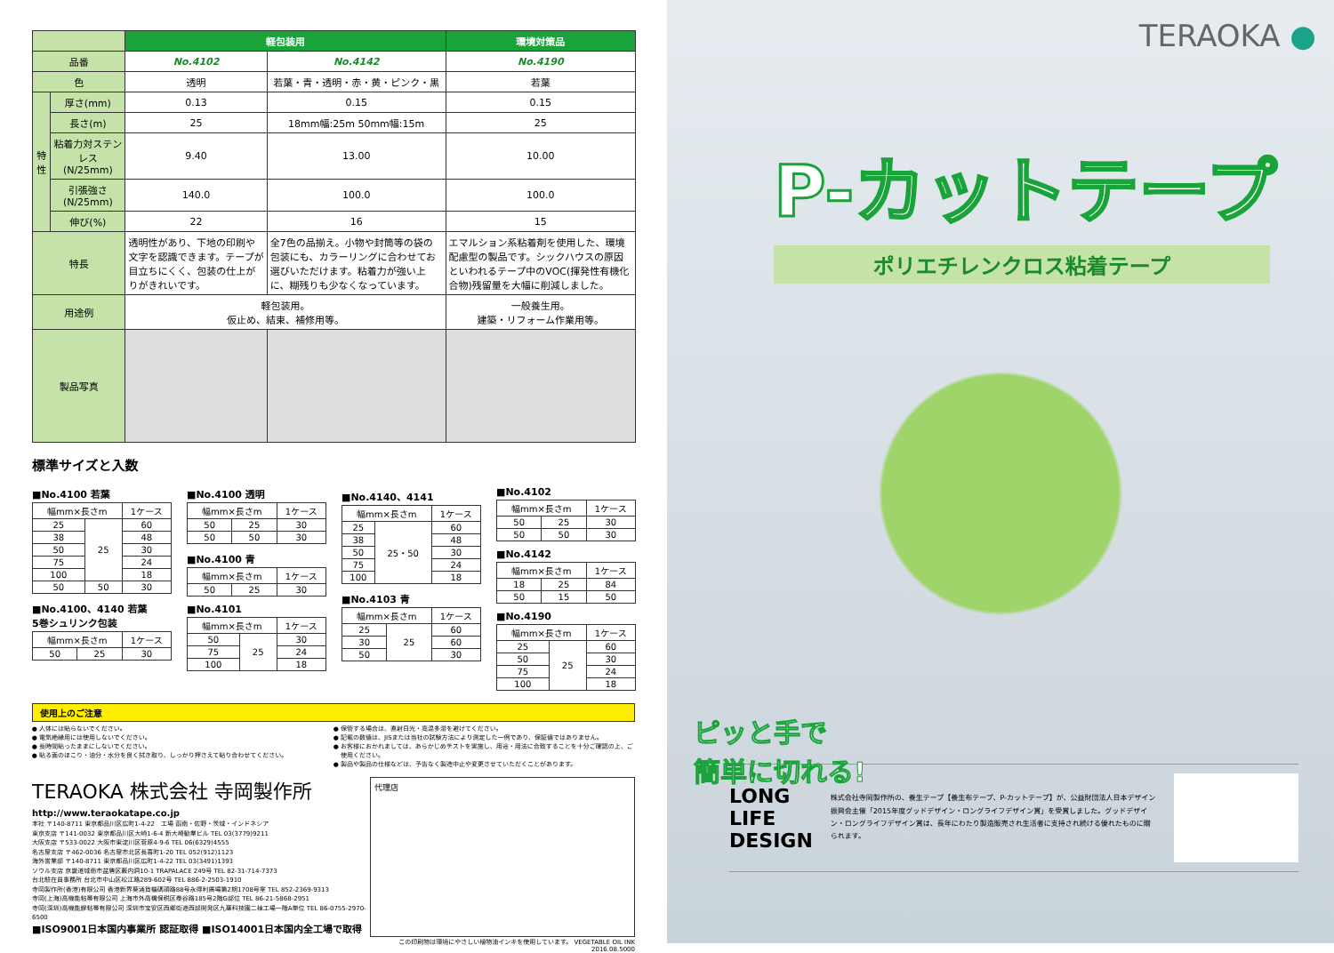| | | 軽包装用 | | 環境対策品 |
| --- | --- | --- | --- | --- |
| 品番 | | No.4102 | No.4142 | No.4190 |
| 色 | | 透明 | 若葉・青・透明・赤・黄・ピンク・黒 | 若葉 |
| 特性 | 厚さ(mm) | 0.13 | 0.15 | 0.15 |
| | 長さ(m) | 25 | 18mm幅:25m 50mm幅:15m | 25 |
| | 粘着力対ステンレス(N/25mm) | 9.40 | 13.00 | 10.00 |
| | 引張強さ(N/25mm) | 140.0 | 100.0 | 100.0 |
| | 伸び(%) | 22 | 16 | 15 |
| 特長 | | 透明性があり、下地の印刷や文字を認識できます。テープが目立ちにくく、包装の仕上がりがきれいです。 | 全7色の品揃え。小物や封筒等の袋の包装にも、カラーリングに合わせてお選びいただけます。粘着力が強い上に、糊残りも少なくなっています。 | エマルション系粘着剤を使用した、環境配慮型の製品です。シックハウスの原因といわれるテープ中のVOC(揮発性有機化合物)残留量を大幅に削減しました。 |
| 用途例 | | 軽包装用。 仮止め、結束、補修用等。 | | 一般養生用。 建築・リフォーム作業用等。 |
| 製品写真 | | | | |
標準サイズと入数
■No.4100 若葉
| 幅mm×長さm | | 1ケース |
| 25 | 25 | 60 |
| 38 | | 48 |
| 50 | | 30 |
| 75 | | 24 |
| 100 | | 18 |
| 50 | 50 | 30 |
■No.4100、4140 若葉
5巻シュリンク包装
| 幅mm×長さm | | 1ケース |
| 50 | 25 | 30 |
■No.4100 透明
| 幅mm×長さm | | 1ケース |
| 50 | 25 | 30 |
| 50 | 50 | 30 |
■No.4100 青
| 幅mm×長さm | | 1ケース |
| 50 | 25 | 30 |
■No.4101
| 幅mm×長さm | | 1ケース |
| 50 | 25 | 30 |
| 75 | | 24 |
| 100 | | 18 |
■No.4140、4141
| 幅mm×長さm | | 1ケース |
| 25 | 25・50 | 60 |
| 38 | | 48 |
| 50 | | 30 |
| 75 | | 24 |
| 100 | | 18 |
■No.4103 青
| 幅mm×長さm | | 1ケース |
| 25 | 25 | 60 |
| 30 | | 60 |
| 50 | | 30 |
■No.4102
| 幅mm×長さm | | 1ケース |
| 50 | 25 | 30 |
| 50 | 50 | 30 |
■No.4142
| 幅mm×長さm | | 1ケース |
| 18 | 25 | 84 |
| 50 | 15 | 50 |
■No.4190
| 幅mm×長さm | | 1ケース |
| 25 | 25 | 60 |
| 50 | | 30 |
| 75 | | 24 |
| 100 | | 18 |
使用上のご注意
人体には貼らないでください。
電気絶縁用には使用しないでください。
長時間貼ったままにしないでください。
貼る面のほこり・油分・水分を良く拭き取り、しっかり押さえて貼り合わせてください。
保管する場合は、直射日光・高温多湿を避けてください。
記載の数値は、JISまたは当社の試験方法により測定した一例であり、保証値ではありません。
お客様におかれましては、あらかじめテストを実施し、用途・用法に合致することを十分ご確認の上、ご使用ください。
製品や製品の仕様などは、予告なく製造中止や変更させていただくことがあります。
TERAOKA 株式会社 寺岡製作所
http://www.teraokatape.co.jp
本社 〒140-8711 東京都品川区広町1-4-22　工場 函南・佐野・茨城・インドネシア
東京支店 〒141-0032 東京都品川区大崎1-6-4 新大崎勧業ビル TEL 03(3779)9211
大阪支店 〒533-0022 大阪市東淀川区菅原4-9-6 TEL 06(6329)4555
名古屋支店 〒462-0036 名古屋市北区長喜町1-20 TEL 052(912)1123
海外営業部 〒140-8711 東京都品川区広町1-4-22 TEL 03(3491)1393
ソウル支店 京畿道城南市盆唐区藪内洞10-1 TRAPALACE 249号 TEL 82-31-714-7373
台北駐在員事務所 台北市中山区松江路289-602号 TEL 886-2-2503-1910
寺岡製作所(香港)有限公司 香港新界葵涌貨櫃碼頭路88号永得利廣場第2期1708号室 TEL 852-2369-9313
寺岡(上海)高機能粘帯有限公司 上海市外高橋保税区泰谷路185号2階G部位 TEL 86-21-5868-2951
寺岡(深圳)高機能膠粘帯有限公司 深圳市宝安区西郷街道西部開発区九華科技園二棟工場一階A単位 TEL 86-0755-2970-6500
■ISO9001日本国内事業所 認証取得 ■ISO14001日本国内全工場で取得
代理店
この印刷物は環境にやさしい植物油インキを使用しています。 VEGETABLE OIL INK
2016.08.5000
TERAOKA ●
P-カットテープ
ポリエチレンクロス粘着テープ
ピッと手で
簡単に切れる!
LONG LIFE DESIGN
株式会社寺岡製作所の、養生テープ【養生布テープ、P-カットテープ】が、公益財団法人日本デザイン振興会主催「2015年度グッドデザイン・ロングライフデザイン賞」を受賞しました。グッドデザイン・ロングライフデザイン賞は、長年にわたり製造販売され生活者に支持され続ける優れたものに贈られます。